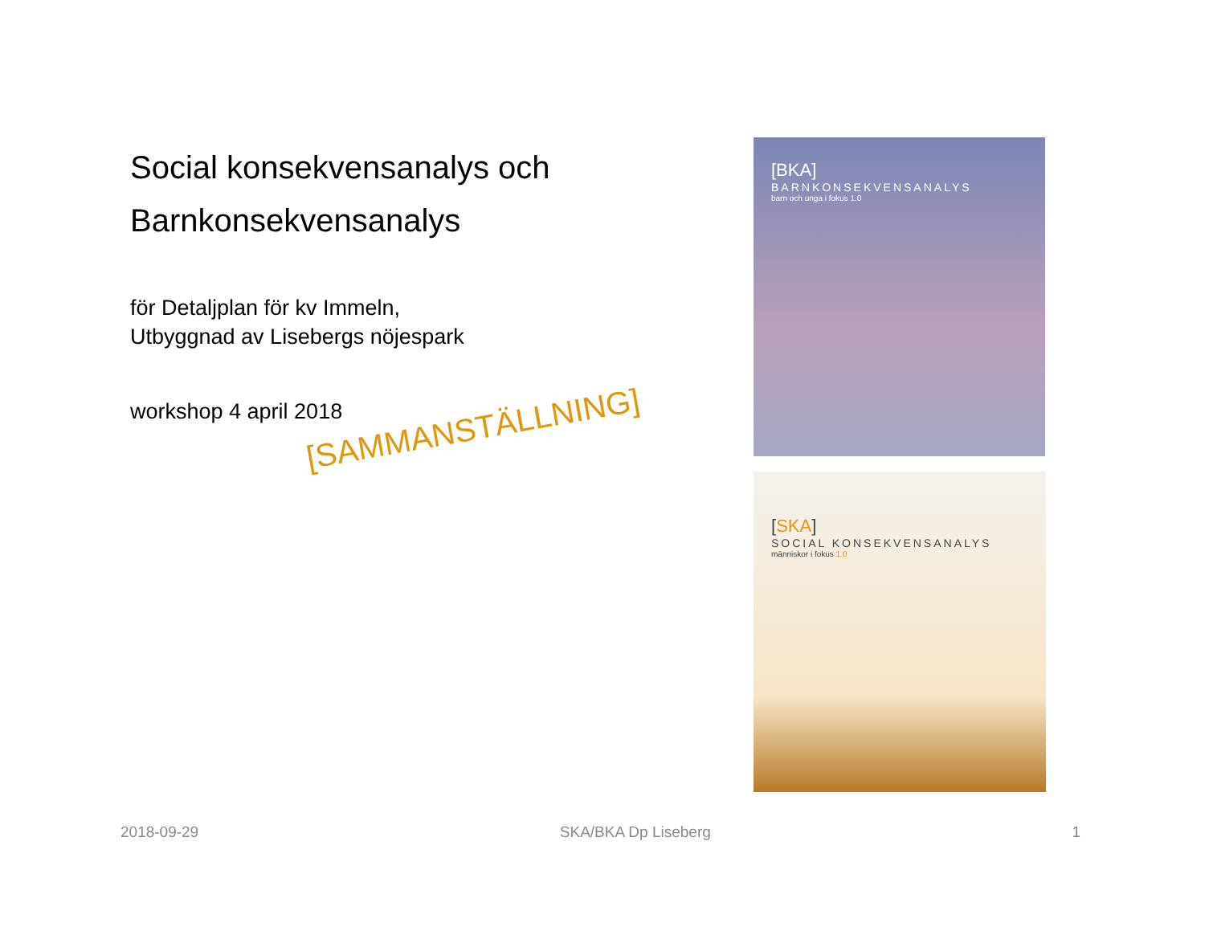Social konsekvensanalys och Barnkonsekvensanalys
för Detaljplan för kv Immeln,
Utbyggnad av Lisebergs nöjespark
workshop 4 april 2018
[SAMMANSTÄLLNING]
[BKA]
BARNKONSEKVENSANALYS
barn och unga i fokus 1.0
[SKA]
SOCIAL KONSEKVENSANALYS
människor i fokus 1.0
2018-09-29 SKA/BKA Dp Liseberg 1